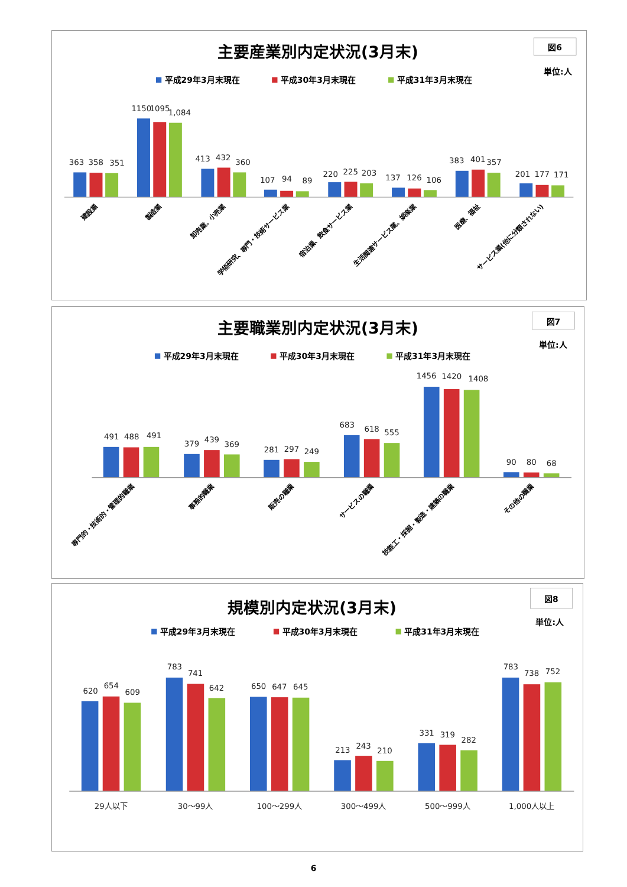主要産業別内定状況(3月末)
図6
単位:人
平成29年3月末現在
平成30年3月末現在
平成31年3月末現在
363
358
351
1150
1095
1,084
413
432
360
107
94
89
220
225
203
137
126
106
383
401
357
201
177
171
建設業
製造業
卸売業、小売業
学術研究、専門・技術サービス業
宿泊業、飲食サービス業
生活関連サービス業、娯楽業
医療、福祉
サービス業(他に分類されない)
主要職業別内定状況(3月末)
図7
単位:人
平成29年3月末現在
平成30年3月末現在
平成31年3月末現在
491
488
491
379
439
369
281
297
249
683
618
555
1456
1420
1408
90
80
68
専門的・技術的・管理的職業
事務的職業
販売の職業
サービスの職業
技能工・採掘・製造・建築の職業
その他の職業
規模別内定状況(3月末)
図8
単位:人
平成29年3月末現在
平成30年3月末現在
平成31年3月末現在
620
654
609
783
741
642
650
647
645
213
243
210
331
319
282
783
738
752
29人以下
30～99人
100～299人
300～499人
500～999人
1,000人以上
6